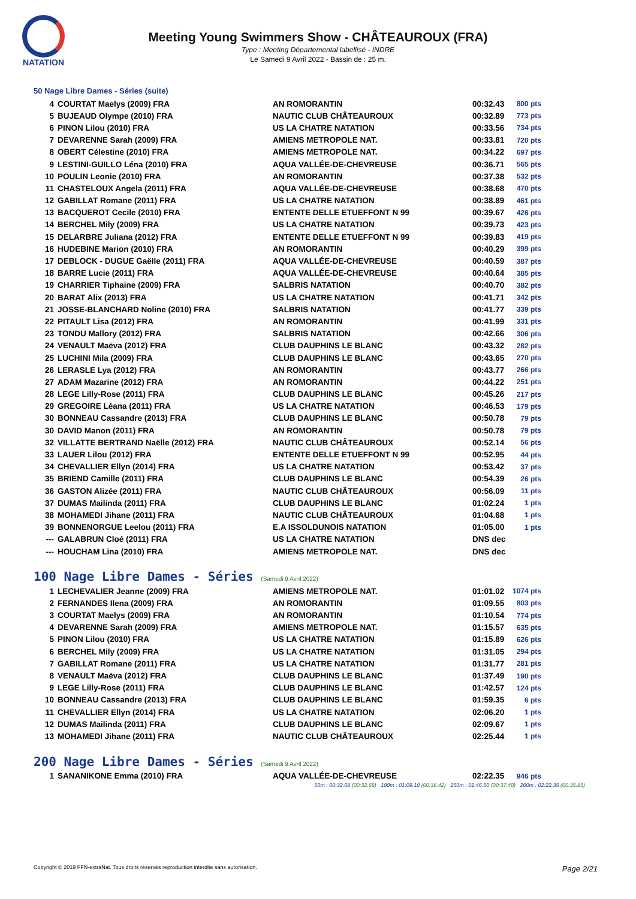NATATION
Meeting Young Swimmers Show - CHÂTEAUROUX (FRA)
Type : Meeting Départemental labellisé - INDRE
Le Samedi 9 Avril 2022 - Bassin de : 25 m.
50 Nage Libre Dames - Séries (suite)
| 4 | COURTAT Maelys (2009) FRA | AN ROMORANTIN | 00:32.43 | 800 pts |
| 5 | BUJEAUD Olympe (2010) FRA | NAUTIC CLUB CHÂTEAUROUX | 00:32.89 | 773 pts |
| 6 | PINON Lilou (2010) FRA | US LA CHATRE NATATION | 00:33.56 | 734 pts |
| 7 | DEVARENNE Sarah (2009) FRA | AMIENS METROPOLE NAT. | 00:33.81 | 720 pts |
| 8 | OBERT Célestine (2010) FRA | AMIENS METROPOLE NAT. | 00:34.22 | 697 pts |
| 9 | LESTINI-GUILLO Léna (2010) FRA | AQUA VALLÉE-DE-CHEVREUSE | 00:36.71 | 565 pts |
| 10 | POULIN Leonie (2010) FRA | AN ROMORANTIN | 00:37.38 | 532 pts |
| 11 | CHASTELOUX Angela (2011) FRA | AQUA VALLÉE-DE-CHEVREUSE | 00:38.68 | 470 pts |
| 12 | GABILLAT Romane (2011) FRA | US LA CHATRE NATATION | 00:38.89 | 461 pts |
| 13 | BACQUEROT Cecile (2010) FRA | ENTENTE DELLE ETUEFFONT N 99 | 00:39.67 | 426 pts |
| 14 | BERCHEL Mily (2009) FRA | US LA CHATRE NATATION | 00:39.73 | 423 pts |
| 15 | DELARBRE Juliana (2012) FRA | ENTENTE DELLE ETUEFFONT N 99 | 00:39.83 | 419 pts |
| 16 | HUDEBINE Marion (2010) FRA | AN ROMORANTIN | 00:40.29 | 399 pts |
| 17 | DEBLOCK - DUGUE Gaëlle (2011) FRA | AQUA VALLÉE-DE-CHEVREUSE | 00:40.59 | 387 pts |
| 18 | BARRE Lucie (2011) FRA | AQUA VALLÉE-DE-CHEVREUSE | 00:40.64 | 385 pts |
| 19 | CHARRIER Tiphaine (2009) FRA | SALBRIS NATATION | 00:40.70 | 382 pts |
| 20 | BARAT Alix (2013) FRA | US LA CHATRE NATATION | 00:41.71 | 342 pts |
| 21 | JOSSE-BLANCHARD Noline (2010) FRA | SALBRIS NATATION | 00:41.77 | 339 pts |
| 22 | PITAULT Lisa (2012) FRA | AN ROMORANTIN | 00:41.99 | 331 pts |
| 23 | TONDU Mallory (2012) FRA | SALBRIS NATATION | 00:42.66 | 306 pts |
| 24 | VENAULT Maëva (2012) FRA | CLUB DAUPHINS LE BLANC | 00:43.32 | 282 pts |
| 25 | LUCHINI Mila (2009) FRA | CLUB DAUPHINS LE BLANC | 00:43.65 | 270 pts |
| 26 | LERASLE Lya (2012) FRA | AN ROMORANTIN | 00:43.77 | 266 pts |
| 27 | ADAM Mazarine (2012) FRA | AN ROMORANTIN | 00:44.22 | 251 pts |
| 28 | LEGE Lilly-Rose (2011) FRA | CLUB DAUPHINS LE BLANC | 00:45.26 | 217 pts |
| 29 | GREGOIRE Léana (2011) FRA | US LA CHATRE NATATION | 00:46.53 | 179 pts |
| 30 | BONNEAU Cassandre (2013) FRA | CLUB DAUPHINS LE BLANC | 00:50.78 | 79 pts |
| 30 | DAVID Manon (2011) FRA | AN ROMORANTIN | 00:50.78 | 79 pts |
| 32 | VILLATTE BERTRAND Naëlle (2012) FRA | NAUTIC CLUB CHÂTEAUROUX | 00:52.14 | 56 pts |
| 33 | LAUER Lilou (2012) FRA | ENTENTE DELLE ETUEFFONT N 99 | 00:52.95 | 44 pts |
| 34 | CHEVALLIER Ellyn (2014) FRA | US LA CHATRE NATATION | 00:53.42 | 37 pts |
| 35 | BRIEND Camille (2011) FRA | CLUB DAUPHINS LE BLANC | 00:54.39 | 26 pts |
| 36 | GASTON Alizée (2011) FRA | NAUTIC CLUB CHÂTEAUROUX | 00:56.09 | 11 pts |
| 37 | DUMAS Mailinda (2011) FRA | CLUB DAUPHINS LE BLANC | 01:02.24 | 1 pts |
| 38 | MOHAMEDI Jihane (2011) FRA | NAUTIC CLUB CHÂTEAUROUX | 01:04.68 | 1 pts |
| 39 | BONNENORGUE Leelou (2011) FRA | E.A ISSOLDUNOIS NATATION | 01:05.00 | 1 pts |
| --- | GALABRUN Cloé (2011) FRA | US LA CHATRE NATATION | DNS dec | |
| --- | HOUCHAM Lina (2010) FRA | AMIENS METROPOLE NAT. | DNS dec | |
100 Nage Libre Dames - Séries (Samedi 9 Avril 2022)
| 1 | LECHEVALIER Jeanne (2009) FRA | AMIENS METROPOLE NAT. | 01:01.02 | 1074 pts |
| 2 | FERNANDES Ilena (2009) FRA | AN ROMORANTIN | 01:09.55 | 803 pts |
| 3 | COURTAT Maelys (2009) FRA | AN ROMORANTIN | 01:10.54 | 774 pts |
| 4 | DEVARENNE Sarah (2009) FRA | AMIENS METROPOLE NAT. | 01:15.57 | 635 pts |
| 5 | PINON Lilou (2010) FRA | US LA CHATRE NATATION | 01:15.89 | 626 pts |
| 6 | BERCHEL Mily (2009) FRA | US LA CHATRE NATATION | 01:31.05 | 294 pts |
| 7 | GABILLAT Romane (2011) FRA | US LA CHATRE NATATION | 01:31.77 | 281 pts |
| 8 | VENAULT Maëva (2012) FRA | CLUB DAUPHINS LE BLANC | 01:37.49 | 190 pts |
| 9 | LEGE Lilly-Rose (2011) FRA | CLUB DAUPHINS LE BLANC | 01:42.57 | 124 pts |
| 10 | BONNEAU Cassandre (2013) FRA | CLUB DAUPHINS LE BLANC | 01:59.35 | 6 pts |
| 11 | CHEVALLIER Ellyn (2014) FRA | US LA CHATRE NATATION | 02:06.20 | 1 pts |
| 12 | DUMAS Mailinda (2011) FRA | CLUB DAUPHINS LE BLANC | 02:09.67 | 1 pts |
| 13 | MOHAMEDI Jihane (2011) FRA | NAUTIC CLUB CHÂTEAUROUX | 02:25.44 | 1 pts |
200 Nage Libre Dames - Séries (Samedi 9 Avril 2022)
| 1 | SANANIKONE Emma (2010) FRA | AQUA VALLÉE-DE-CHEVREUSE | 02:22.35 | 946 pts |
50m : 00:32.68 (00:32.68) 100m : 01:09.10 (00:36.42) 150m : 01:46.50 (00:37.40) 200m : 02:22.35 (00:35.85)
Copyright © 2019 FFN-extraNat. Tous droits réservés reproduction interdite sans autorisation. Page 2/21